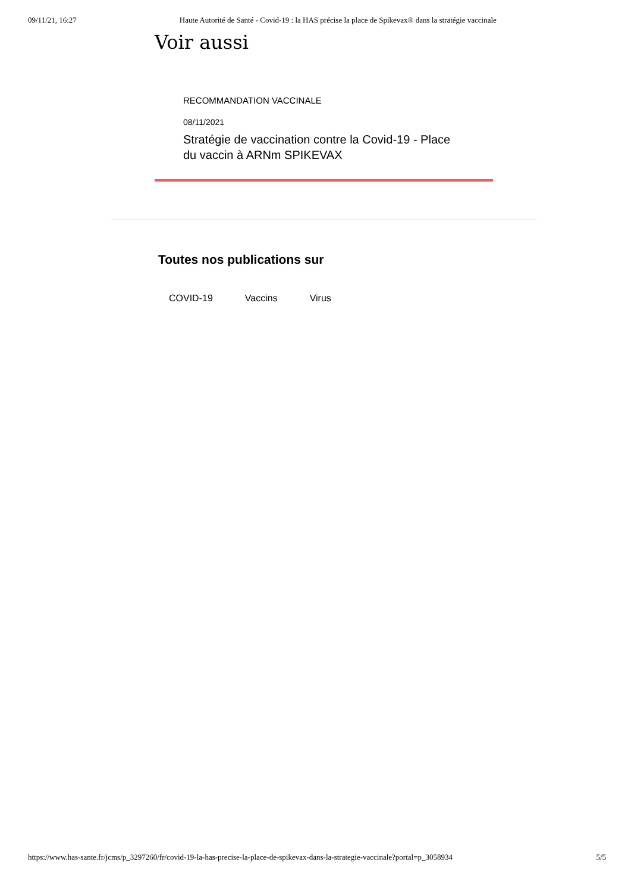09/11/21, 16:27 Haute Autorité de Santé - Covid-19 : la HAS précise la place de Spikevax® dans la stratégie vaccinale
Voir aussi
RECOMMANDATION VACCINALE
08/11/2021
Stratégie de vaccination contre la Covid-19 - Place du vaccin à ARNm SPIKEVAX
Toutes nos publications sur
COVID-19 Vaccins Virus
https://www.has-sante.fr/jcms/p_3297260/fr/covid-19-la-has-precise-la-place-de-spikevax-dans-la-strategie-vaccinale?portal=p_3058934 5/5